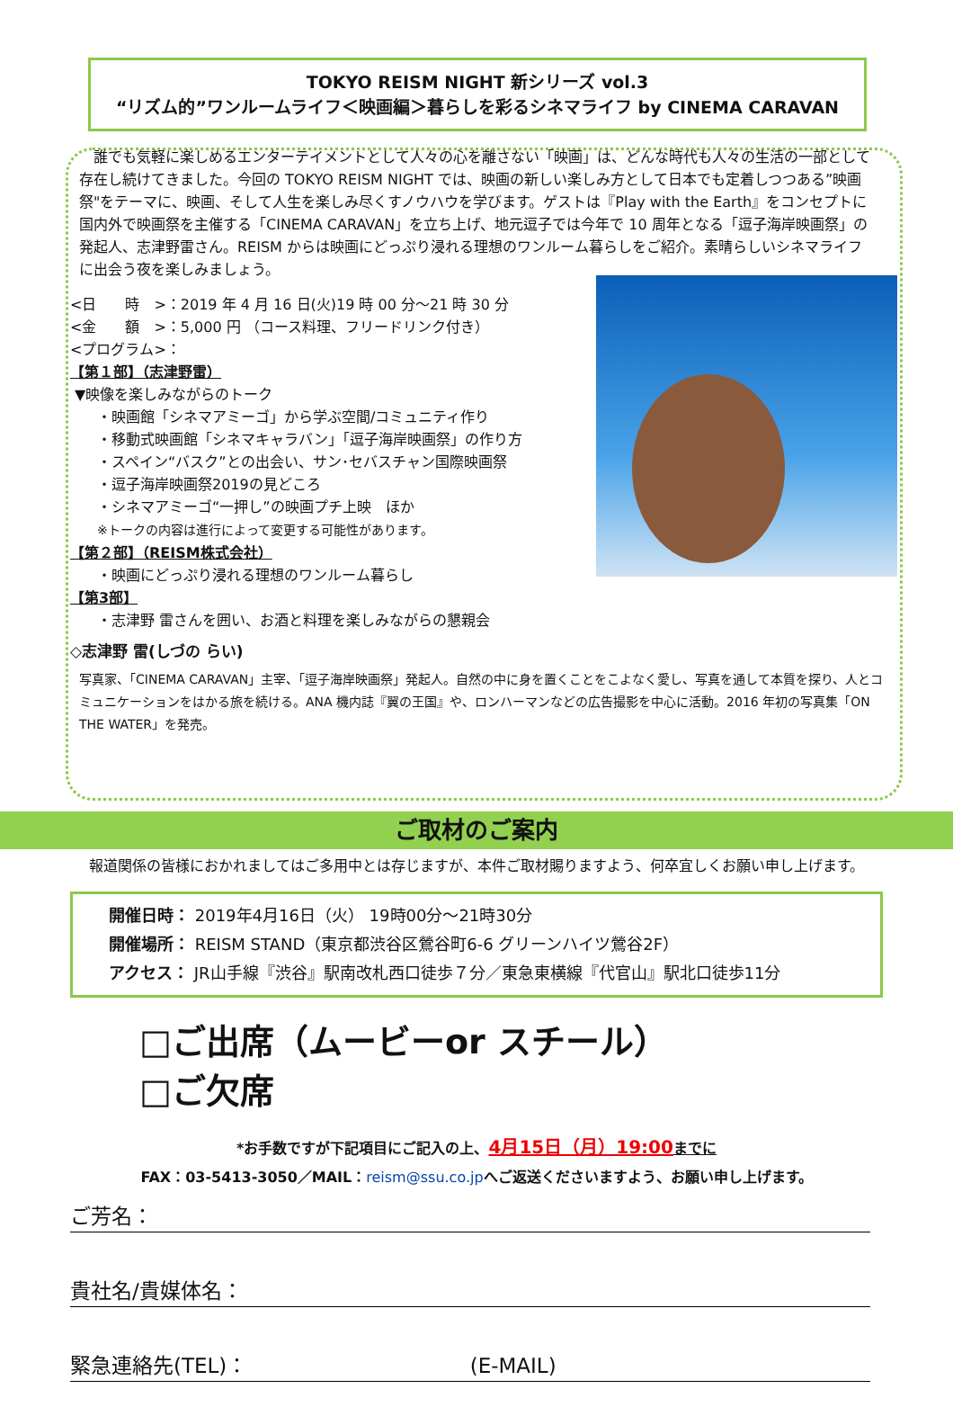TOKYO REISM NIGHT 新シリーズ vol.3
“リズム的”ワンルームライフ＜映画編＞暮らしを彩るシネマライフ by CINEMA CARAVAN
　誰でも気軽に楽しめるエンターテイメントとして人々の心を離さない「映画」は、どんな時代も人々の生活の一部として存在し続けてきました。今回の TOKYO REISM NIGHT では、映画の新しい楽しみ方として日本でも定着しつつある”映画祭"をテーマに、映画、そして人生を楽しみ尽くすノウハウを学びます。ゲストは『Play with the Earth』をコンセプトに国内外で映画祭を主催する「CINEMA CARAVAN」を立ち上げ、地元逗子では今年で 10 周年となる「逗子海岸映画祭」の発起人、志津野雷さん。REISM からは映画にどっぷり浸れる理想のワンルーム暮らしをご紹介。素晴らしいシネマライフに出会う夜を楽しみましょう。
<日　　時　>：2019 年 4 月 16 日(火)19 時 00 分～21 時 30 分
<金　　額　>：5,000 円 （コース料理、フリードリンク付き）
<プログラム>：
【第１部】（志津野雷）
▼映像を楽しみながらのトーク
・映画館「シネマアミーゴ」から学ぶ空間/コミュニティ作り
・移動式映画館「シネマキャラバン」「逗子海岸映画祭」の作り方
・スペイン“バスク”との出会い、サン･セバスチャン国際映画祭
・逗子海岸映画祭2019の見どころ
・シネマアミーゴ“一押し”の映画プチ上映　ほか
※トークの内容は進行によって変更する可能性があります。
【第２部】（REISM株式会社）
・映画にどっぷり浸れる理想のワンルーム暮らし
【第3部】
・志津野 雷さんを囲い、お酒と料理を楽しみながらの懇親会
◇志津野 雷(しづの らい)
写真家、「CINEMA CARAVAN」主宰、「逗子海岸映画祭」発起人。自然の中に身を置くことをこよなく愛し、写真を通して本質を探り、人とコミュニケーションをはかる旅を続ける。ANA 機内誌『翼の王国』や、ロンハーマンなどの広告撮影を中心に活動。2016 年初の写真集「ON THE WATER」を発売。
ご取材のご案内
報道関係の皆様におかれましてはご多用中とは存じますが、本件ご取材賜りますよう、何卒宜しくお願い申し上げます。
開催日時： 2019年4月16日（火） 19時00分～21時30分
開催場所： REISM STAND（東京都渋谷区鶯谷町6-6 グリーンハイツ鶯谷2F）
アクセス： JR山手線『渋谷』駅南改札西口徒歩７分／東急東横線『代官山』駅北口徒歩11分
□ご出席（ムービーor スチール）
□ご欠席
*お手数ですが下記項目にご記入の上、4月15日（月）19:00 までに
FAX：03-5413-3050／MAIL：reism@ssu.co.jpへご返送くださいますよう、お願い申し上げます。
ご芳名：
貴社名/貴媒体名：
緊急連絡先(TEL)： (E-MAIL)